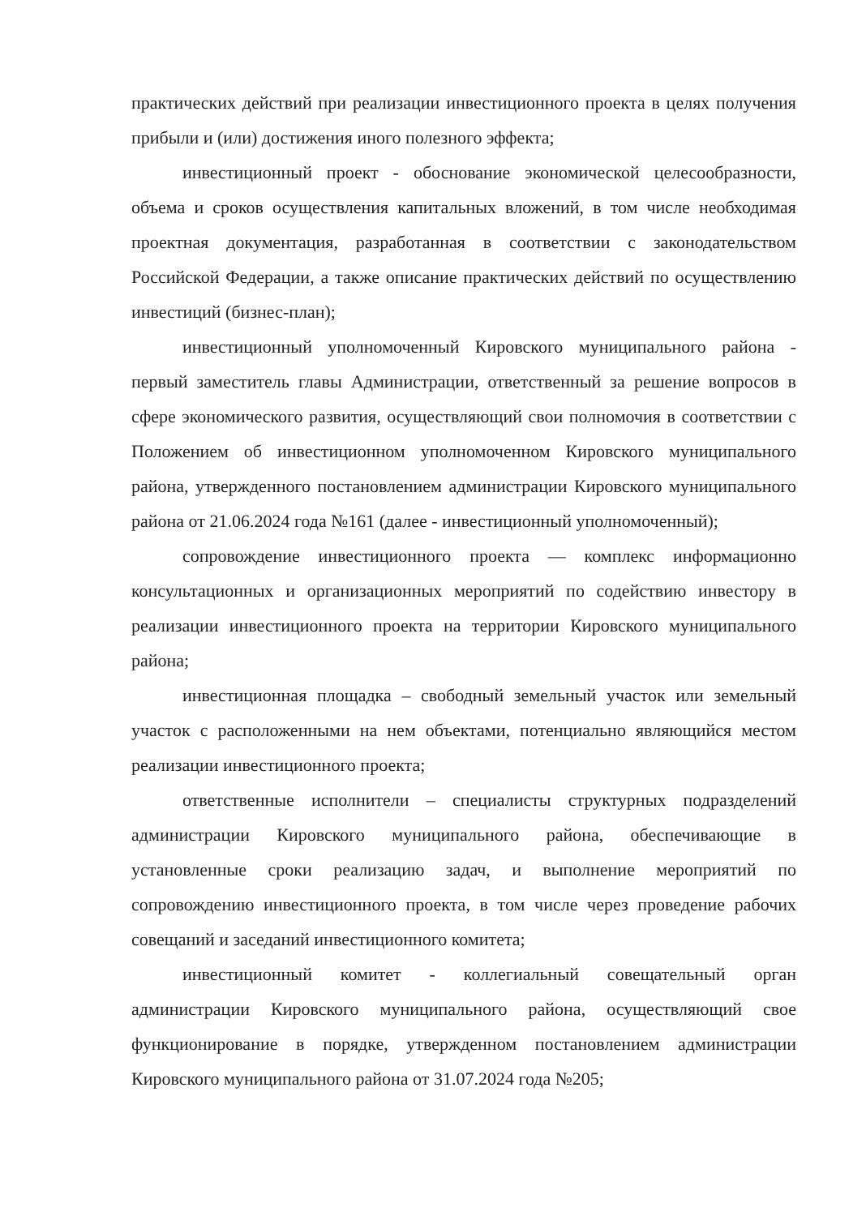практических действий при реализации инвестиционного проекта в целях получения прибыли и (или) достижения иного полезного эффекта;
инвестиционный проект - обоснование экономической целесообразности, объема и сроков осуществления капитальных вложений, в том числе необходимая проектная документация, разработанная в соответствии с законодательством Российской Федерации, а также описание практических действий по осуществлению инвестиций (бизнес-план);
инвестиционный уполномоченный Кировского муниципального района - первый заместитель главы Администрации, ответственный за решение вопросов в сфере экономического развития, осуществляющий свои полномочия в соответствии с Положением об инвестиционном уполномоченном Кировского муниципального района, утвержденного постановлением администрации Кировского муниципального района от 21.06.2024 года №161 (далее - инвестиционный уполномоченный);
сопровождение инвестиционного проекта — комплекс информационно консультационных и организационных мероприятий по содействию инвестору в реализации инвестиционного проекта на территории Кировского муниципального района;
инвестиционная площадка – свободный земельный участок или земельный участок с расположенными на нем объектами, потенциально являющийся местом реализации инвестиционного проекта;
ответственные исполнители – специалисты структурных подразделений администрации Кировского муниципального района, обеспечивающие в установленные сроки реализацию задач, и выполнение мероприятий по сопровождению инвестиционного проекта, в том числе через проведение рабочих совещаний и заседаний инвестиционного комитета;
инвестиционный комитет - коллегиальный совещательный орган администрации Кировского муниципального района, осуществляющий свое функционирование в порядке, утвержденном постановлением администрации Кировского муниципального района от 31.07.2024 года №205;